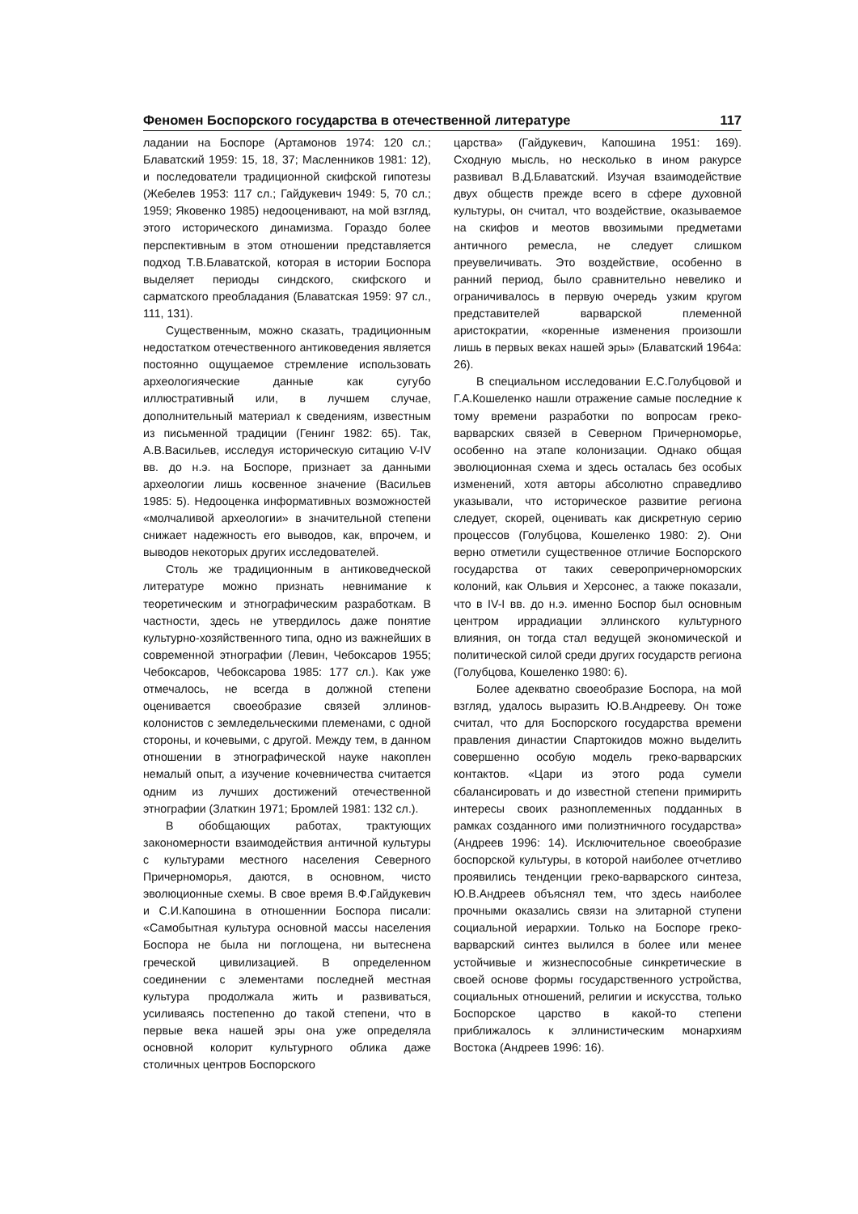Феномен Боспорского государства в отечественной литературе 117
ладании на Боспоре (Артамонов 1974: 120 сл.; Блаватский 1959: 15, 18, 37; Масленников 1981: 12), и последователи традиционной скифской гипотезы (Жебелев 1953: 117 сл.; Гайдукевич 1949: 5, 70 сл.; 1959; Яковенко 1985) недооценивают, на мой взгляд, этого исторического динамизма. Гораздо более перспективным в этом отношении представляется подход Т.В.Блаватской, которая в истории Боспора выделяет периоды синдского, скифского и сарматского преобладания (Блаватская 1959: 97 сл., 111, 131).
Существенным, можно сказать, традиционным недостатком отечественного антиковедения является постоянно ощущаемое стремление использовать археологиячеcкие данные как сугубо иллюстративный или, в лучшем случае, дополнительный материал к сведениям, известным из письменной традиции (Генинг 1982: 65). Так, А.В.Васильев, исследуя историческую ситацию V-IV вв. до н.э. на Боспоре, признает за данными археологии лишь косвенное значение (Васильев 1985: 5). Недооценка информативных возможностей «молчаливой археологии» в значительной степени снижает надежность его выводов, как, впрочем, и выводов некоторых других исследователей.
Столь же традиционным в антиковедческой литературе можно признать невнимание к теоретическим и этнографическим разработкам. В частности, здесь не утвердилось даже понятие культурно-хозяйственного типа, одно из важнейших в современной этнографии (Левин, Чебоксаров 1955; Чебоксаров, Чебоксарова 1985: 177 сл.). Как уже отмечалось, не всегда в должной степени оценивается своеобразие связей эллинов-колонистов с земледельческими племенами, с одной стороны, и кочевыми, с другой. Между тем, в данном отношении в этнографической науке накоплен немалый опыт, а изучение кочевничества считается одним из лучших достижений отечественной этнографии (Златкин 1971; Бромлей 1981: 132 сл.).
В обобщающих работах, трактующих закономерности взаимодействия античной культуры с культурами местного населения Северного Причерноморья, даются, в основном, чисто эволюционные схемы. В свое время В.Ф.Гайдукевич и С.И.Капошина в отношеннии Боспора писали: «Самобытная культура основной массы населения Боспора не была ни поглощена, ни вытеснена греческой цивилизацией. В определенном соединении с элементами последней местная культура продолжала жить и развиваться, усиливаясь постепенно до такой степени, что в первые века нашей эры она уже определяла основной колорит культурного облика даже столичных центров Боспорского
царства» (Гайдукевич, Капошина 1951: 169). Сходную мысль, но несколько в ином ракурсе развивал В.Д.Блаватский. Изучая взаимодействие двух обществ прежде всего в сфере духовной культуры, он считал, что воздействие, оказываемое на скифов и меотов ввозимыми предметами античного ремесла, не следует слишком преувеличивать. Это воздействие, особенно в ранний период, было сравнительно невелико и ограничивалось в первую очередь узким кругом представителей варварской племенной аристократии, «коренные изменения произошли лишь в первых веках нашей эры» (Блаватский 1964а: 26).
В специальном исследовании Е.С.Голубцовой и Г.А.Кошеленко нашли отражение самые последние к тому времени разработки по вопросам греко-варварских связей в Северном Причерноморье, особенно на этапе колонизации. Однако общая эволюционная схема и здесь осталась без особых изменений, хотя авторы абсолютно справедливо указывали, что историческое развитие региона следует, скорей, оценивать как дискретную серию процессов (Голубцова, Кошеленко 1980: 2). Они верно отметили существенное отличие Боспорского государства от таких северопричерноморских колоний, как Ольвия и Херсонес, а также показали, что в IV-I вв. до н.э. именно Боспор был основным центром иррадиации эллинского культурного влияния, он тогда стал ведущей экономической и политической силой среди других государств региона (Голубцова, Кошеленко 1980: 6).
Более адекватно своеобразие Боспора, на мой взгляд, удалось выразить Ю.В.Андрееву. Он тоже считал, что для Боспорского государства времени правления династии Спартокидов можно выделить совершенно особую модель греко-варварских контактов. «Цари из этого рода сумели сбалансировать и до известной степени примирить интересы своих разноплеменных подданных в рамках созданного ими полиэтничного государства» (Андреев 1996: 14). Исключительное своеобразие боспорской культуры, в которой наиболее отчетливо проявились тенденции греко-варварского синтеза, Ю.В.Андреев объяснял тем, что здесь наиболее прочными оказались связи на элитарной ступени социальной иерархии. Только на Боспоре греко-варварский синтез вылился в более или менее устойчивые и жизнеспособные синкретические в своей основе формы государственного устройства, социальных отношений, религии и искусства, только Боспорское царство в какой-то степени приближалось к эллинистическим монархиям Востока (Андреев 1996: 16).